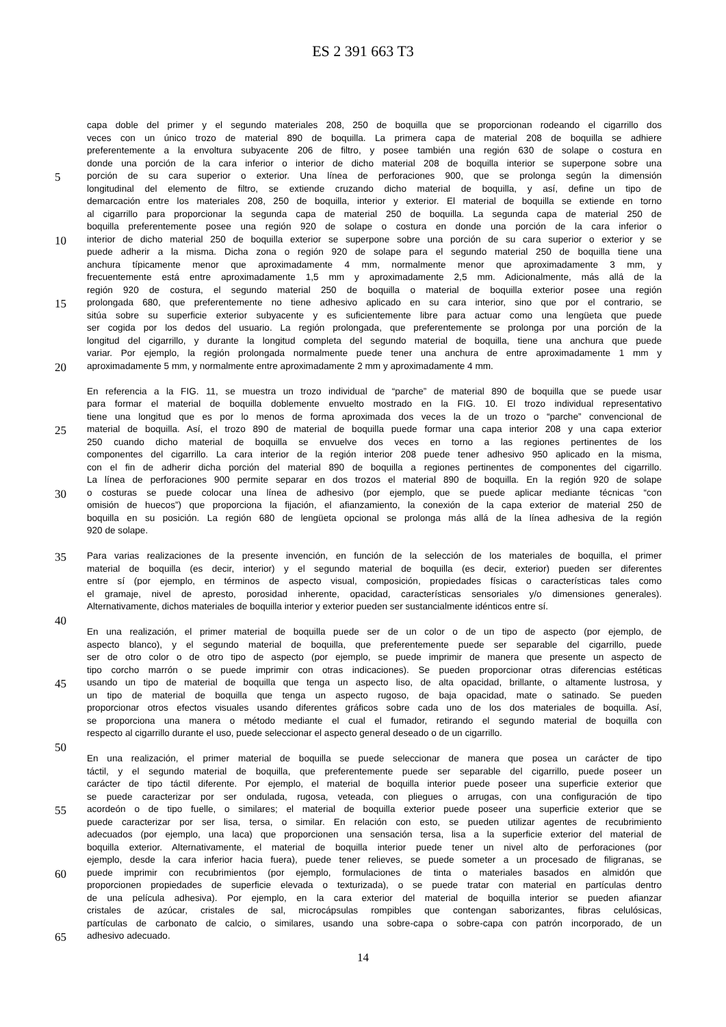ES 2 391 663 T3
capa doble del primer y el segundo materiales 208, 250 de boquilla que se proporcionan rodeando el cigarrillo dos
veces con un único trozo de material 890 de boquilla. La primera capa de material 208 de boquilla se adhiere
preferentemente a la envoltura subyacente 206 de filtro, y posee también una región 630 de solape o costura en
donde una porción de la cara inferior o interior de dicho material 208 de boquilla interior se superpone sobre una
5 porción de su cara superior o exterior. Una línea de perforaciones 900, que se prolonga según la dimensión
longitudinal del elemento de filtro, se extiende cruzando dicho material de boquilla, y así, define un tipo de
demarcación entre los materiales 208, 250 de boquilla, interior y exterior. El material de boquilla se extiende en torno
al cigarrillo para proporcionar la segunda capa de material 250 de boquilla. La segunda capa de material 250 de
boquilla preferentemente posee una región 920 de solape o costura en donde una porción de la cara inferior o
10 interior de dicho material 250 de boquilla exterior se superpone sobre una porción de su cara superior o exterior y se
puede adherir a la misma. Dicha zona o región 920 de solape para el segundo material 250 de boquilla tiene una
anchura típicamente menor que aproximadamente 4 mm, normalmente menor que aproximadamente 3 mm, y
frecuentemente está entre aproximadamente 1,5 mm y aproximadamente 2,5 mm. Adicionalmente, más allá de la
región 920 de costura, el segundo material 250 de boquilla o material de boquilla exterior posee una región
15 prolongada 680, que preferentemente no tiene adhesivo aplicado en su cara interior, sino que por el contrario, se
sitúa sobre su superficie exterior subyacente y es suficientemente libre para actuar como una lengüeta que puede
ser cogida por los dedos del usuario. La región prolongada, que preferentemente se prolonga por una porción de la
longitud del cigarrillo, y durante la longitud completa del segundo material de boquilla, tiene una anchura que puede
variar. Por ejemplo, la región prolongada normalmente puede tener una anchura de entre aproximadamente 1 mm y
20 aproximadamente 5 mm, y normalmente entre aproximadamente 2 mm y aproximadamente 4 mm.
En referencia a la FIG. 11, se muestra un trozo individual de “parche” de material 890 de boquilla que se puede usar
para formar el material de boquilla doblemente envuelto mostrado en la FIG. 10. El trozo individual representativo
tiene una longitud que es por lo menos de forma aproximada dos veces la de un trozo o “parche” convencional de
25 material de boquilla. Así, el trozo 890 de material de boquilla puede formar una capa interior 208 y una capa exterior
250 cuando dicho material de boquilla se envuelve dos veces en torno a las regiones pertinentes de los
componentes del cigarrillo. La cara interior de la región interior 208 puede tener adhesivo 950 aplicado en la misma,
con el fin de adherir dicha porción del material 890 de boquilla a regiones pertinentes de componentes del cigarrillo.
La línea de perforaciones 900 permite separar en dos trozos el material 890 de boquilla. En la región 920 de solape
30 o costuras se puede colocar una línea de adhesivo (por ejemplo, que se puede aplicar mediante técnicas “con
omisión de huecos”) que proporciona la fijación, el afianzamiento, la conexión de la capa exterior de material 250 de
boquilla en su posición. La región 680 de lengüeta opcional se prolonga más allá de la línea adhesiva de la región
920 de solape.
35 Para varias realizaciones de la presente invención, en función de la selección de los materiales de boquilla, el primer
material de boquilla (es decir, interior) y el segundo material de boquilla (es decir, exterior) pueden ser diferentes
entre sí (por ejemplo, en términos de aspecto visual, composición, propiedades físicas o características tales como
el gramaje, nivel de apresto, porosidad inherente, opacidad, características sensoriales y/o dimensiones generales).
Alternativamente, dichos materiales de boquilla interior y exterior pueden ser sustancialmente idénticos entre sí.
40
En una realización, el primer material de boquilla puede ser de un color o de un tipo de aspecto (por ejemplo, de
aspecto blanco), y el segundo material de boquilla, que preferentemente puede ser separable del cigarrillo, puede
ser de otro color o de otro tipo de aspecto (por ejemplo, se puede imprimir de manera que presente un aspecto de
tipo corcho marrón o se puede imprimir con otras indicaciones). Se pueden proporcionar otras diferencias estéticas
45 usando un tipo de material de boquilla que tenga un aspecto liso, de alta opacidad, brillante, o altamente lustrosa, y
un tipo de material de boquilla que tenga un aspecto rugoso, de baja opacidad, mate o satinado. Se pueden
proporcionar otros efectos visuales usando diferentes gráficos sobre cada uno de los dos materiales de boquilla. Así,
se proporciona una manera o método mediante el cual el fumador, retirando el segundo material de boquilla con
respecto al cigarrillo durante el uso, puede seleccionar el aspecto general deseado o de un cigarrillo.
50
En una realización, el primer material de boquilla se puede seleccionar de manera que posea un carácter de tipo
táctil, y el segundo material de boquilla, que preferentemente puede ser separable del cigarrillo, puede poseer un
carácter de tipo táctil diferente. Por ejemplo, el material de boquilla interior puede poseer una superficie exterior que
se puede caracterizar por ser ondulada, rugosa, veteada, con pliegues o arrugas, con una configuración de tipo
55 acordeón o de tipo fuelle, o similares; el material de boquilla exterior puede poseer una superficie exterior que se
puede caracterizar por ser lisa, tersa, o similar. En relación con esto, se pueden utilizar agentes de recubrimiento
adecuados (por ejemplo, una laca) que proporcionen una sensación tersa, lisa a la superficie exterior del material de
boquilla exterior. Alternativamente, el material de boquilla interior puede tener un nivel alto de perforaciones (por
ejemplo, desde la cara inferior hacia fuera), puede tener relieves, se puede someter a un procesado de filigranas, se
60 puede imprimir con recubrimientos (por ejemplo, formulaciones de tinta o materiales basados en almidón que
proporcionen propiedades de superficie elevada o texturizada), o se puede tratar con material en partículas dentro
de una película adhesiva). Por ejemplo, en la cara exterior del material de boquilla interior se pueden afianzar
cristales de azúcar, cristales de sal, microcápsulas rompibles que contengan saborizantes, fibras celulósicas,
partículas de carbonato de calcio, o similares, usando una sobre-capa o sobre-capa con patrón incorporado, de un
65 adhesivo adecuado.
14